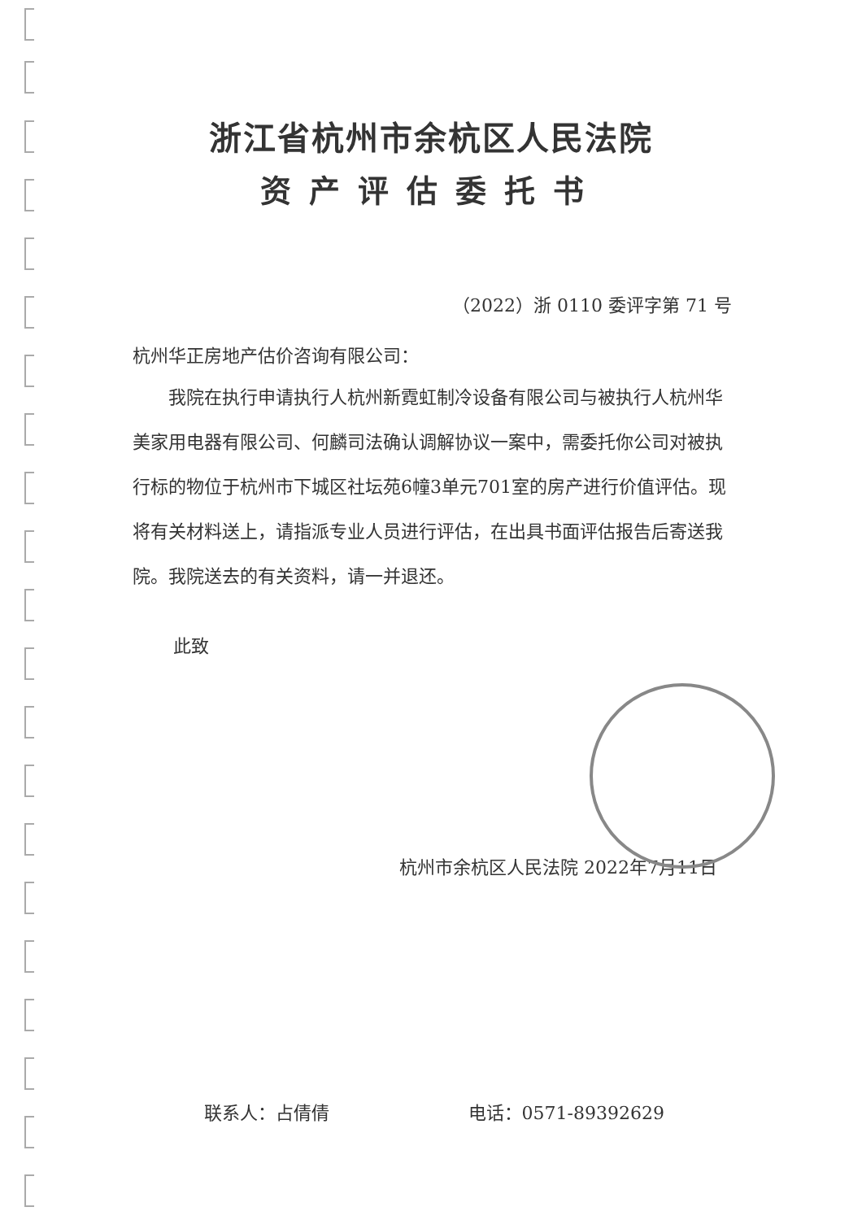浙江省杭州市余杭区人民法院
资产评估委托书
（2022）浙 0110 委评字第 71 号
杭州华正房地产估价咨询有限公司：
我院在执行申请执行人杭州新霓虹制冷设备有限公司与被执行人杭州华美家用电器有限公司、何麟司法确认调解协议一案中，需委托你公司对被执行标的物位于杭州市下城区社坛苑6幢3单元701室的房产进行价值评估。现将有关材料送上，请指派专业人员进行评估，在出具书面评估报告后寄送我院。我院送去的有关资料，请一并退还。
此致
杭州市余杭区人民法院 2022年7月11日
联系人：占倩倩 电话：0571-89392629